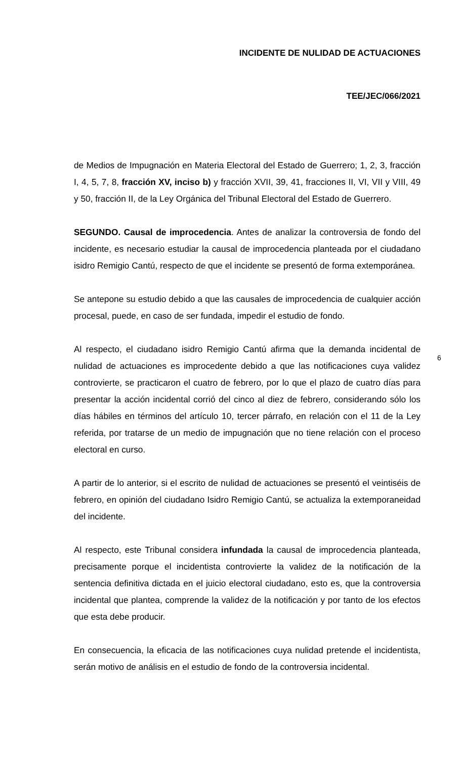INCIDENTE DE NULIDAD DE ACTUACIONES
TEE/JEC/066/2021
de Medios de Impugnación en Materia Electoral del Estado de Guerrero; 1, 2, 3, fracción I, 4, 5, 7, 8, fracción XV, inciso b) y fracción XVII, 39, 41, fracciones II, VI, VII y VIII, 49 y 50, fracción II, de la Ley Orgánica del Tribunal Electoral del Estado de Guerrero.
SEGUNDO. Causal de improcedencia. Antes de analizar la controversia de fondo del incidente, es necesario estudiar la causal de improcedencia planteada por el ciudadano isidro Remigio Cantú, respecto de que el incidente se presentó de forma extemporánea.
Se antepone su estudio debido a que las causales de improcedencia de cualquier acción procesal, puede, en caso de ser fundada, impedir el estudio de fondo.
6
Al respecto, el ciudadano isidro Remigio Cantú afirma que la demanda incidental de nulidad de actuaciones es improcedente debido a que las notificaciones cuya validez controvierte, se practicaron el cuatro de febrero, por lo que el plazo de cuatro días para presentar la acción incidental corrió del cinco al diez de febrero, considerando sólo los días hábiles en términos del artículo 10, tercer párrafo, en relación con el 11 de la Ley referida, por tratarse de un medio de impugnación que no tiene relación con el proceso electoral en curso.
A partir de lo anterior, si el escrito de nulidad de actuaciones se presentó el veintiséis de febrero, en opinión del ciudadano Isidro Remigio Cantú, se actualiza la extemporaneidad del incidente.
Al respecto, este Tribunal considera infundada la causal de improcedencia planteada, precisamente porque el incidentista controvierte la validez de la notificación de la sentencia definitiva dictada en el juicio electoral ciudadano, esto es, que la controversia incidental que plantea, comprende la validez de la notificación y por tanto de los efectos que esta debe producir.
En consecuencia, la eficacia de las notificaciones cuya nulidad pretende el incidentista, serán motivo de análisis en el estudio de fondo de la controversia incidental.